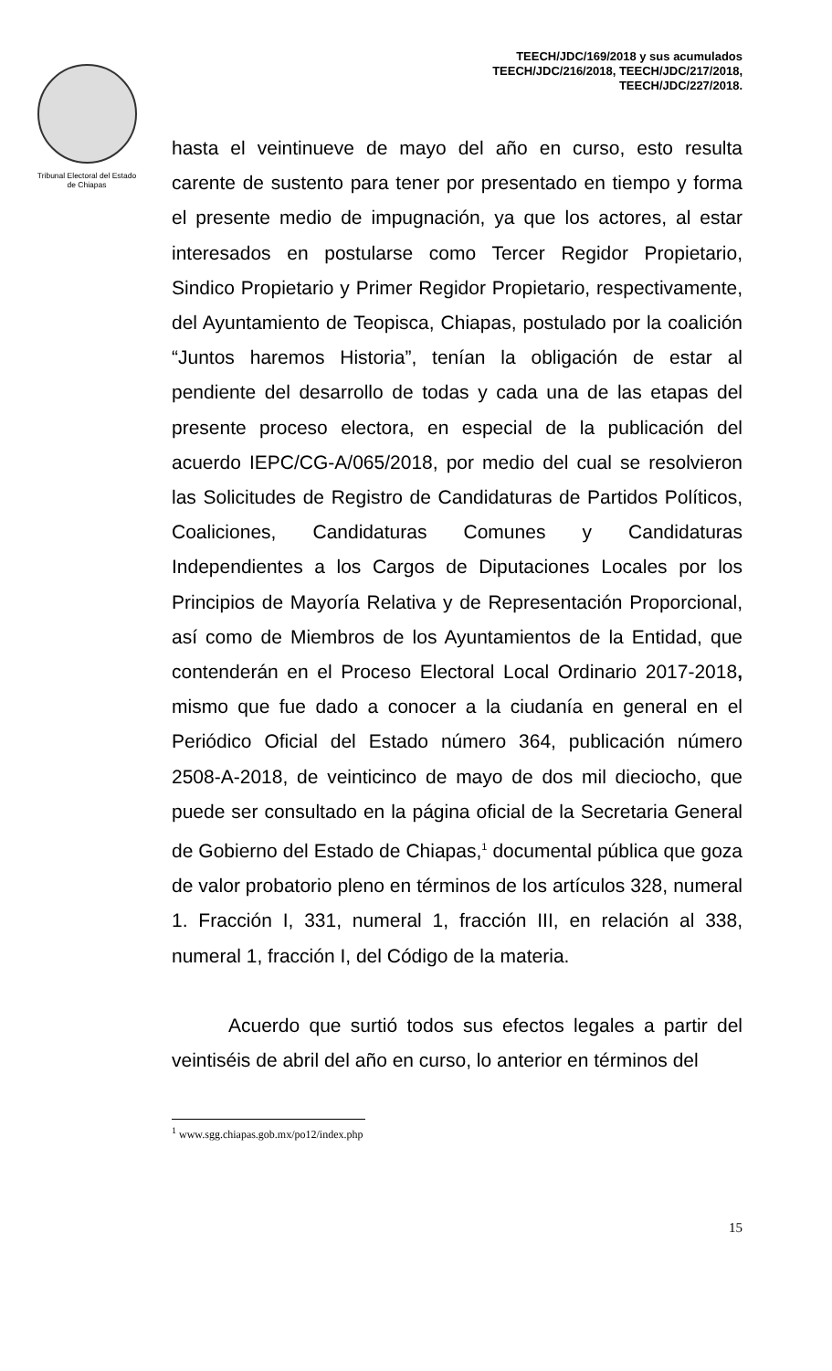TEECH/JDC/169/2018 y sus acumulados
TEECH/JDC/216/2018, TEECH/JDC/217/2018,
TEECH/JDC/227/2018.
Tribunal Electoral del Estado
de Chiapas
hasta el veintinueve de mayo del año en curso, esto resulta carente de sustento para tener por presentado en tiempo y forma el presente medio de impugnación, ya que los actores, al estar interesados en postularse como Tercer Regidor Propietario, Sindico Propietario y Primer Regidor Propietario, respectivamente, del Ayuntamiento de Teopisca, Chiapas, postulado por la coalición “Juntos haremos Historia”, tenían la obligación de estar al pendiente del desarrollo de todas y cada una de las etapas del presente proceso electora, en especial de la publicación del acuerdo IEPC/CG-A/065/2018, por medio del cual se resolvieron las Solicitudes de Registro de Candidaturas de Partidos Políticos, Coaliciones, Candidaturas Comunes y Candidaturas Independientes a los Cargos de Diputaciones Locales por los Principios de Mayoría Relativa y de Representación Proporcional, así como de Miembros de los Ayuntamientos de la Entidad, que contenderán en el Proceso Electoral Local Ordinario 2017-2018, mismo que fue dado a conocer a la ciudanía en general en el Periódico Oficial del Estado número 364, publicación número 2508-A-2018, de veinticinco de mayo de dos mil dieciocho, que puede ser consultado en la página oficial de la Secretaria General de Gobierno del Estado de Chiapas,<sup>1</sup> documental pública que goza de valor probatorio pleno en términos de los artículos 328, numeral 1. Fracción I, 331, numeral 1, fracción III, en relación al 338, numeral 1, fracción I, del Código de la materia.
Acuerdo que surtió todos sus efectos legales a partir del veintiséis de abril del año en curso, lo anterior en términos del
<sup>1</sup> www.sgg.chiapas.gob.mx/po12/index.php
15